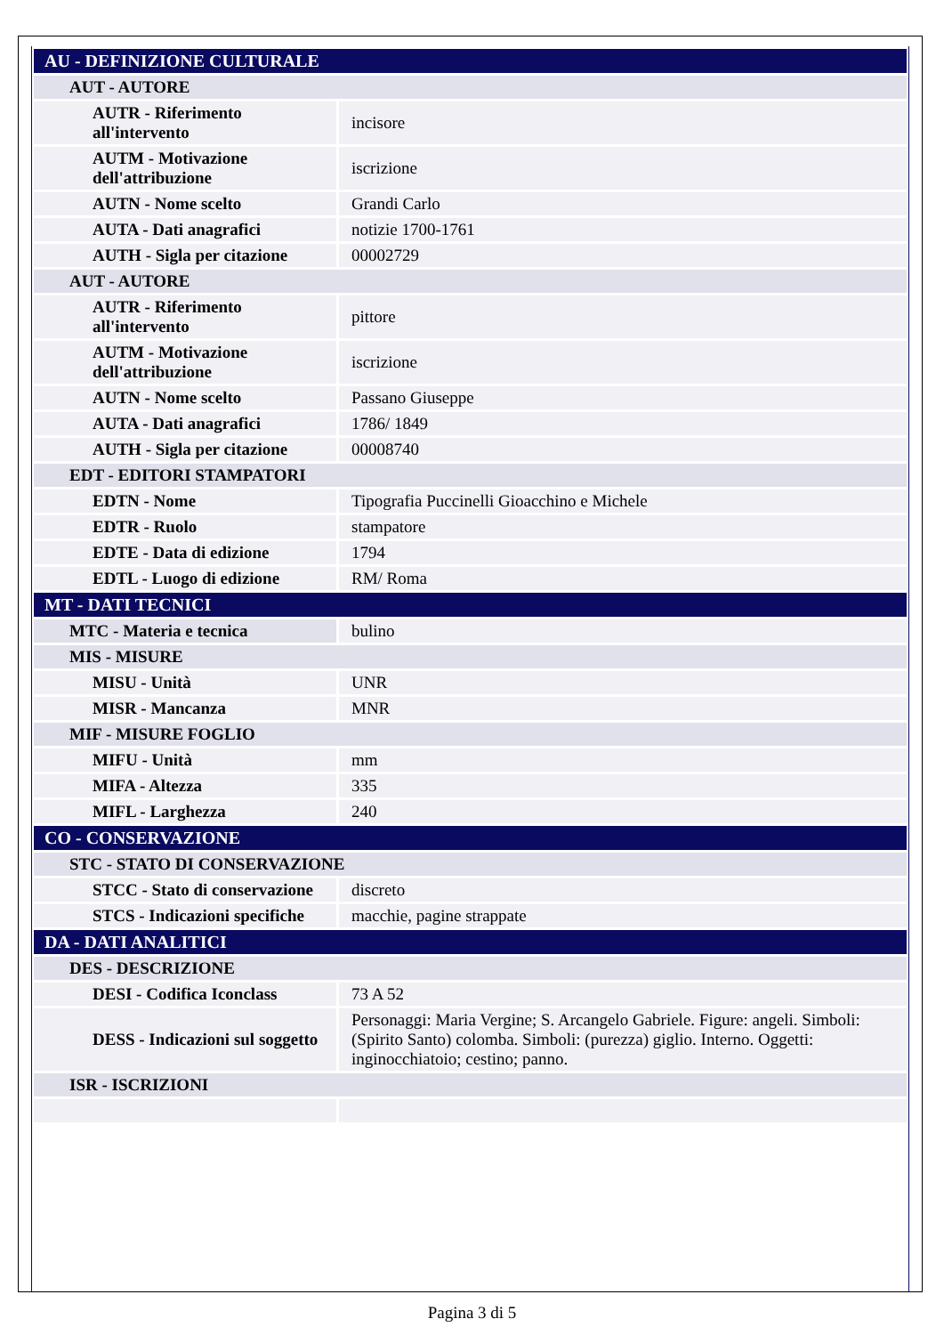| AU - DEFINIZIONE CULTURALE | |
| AUT - AUTORE | |
| AUTR - Riferimento all'intervento | incisore |
| AUTM - Motivazione dell'attribuzione | iscrizione |
| AUTN - Nome scelto | Grandi Carlo |
| AUTA - Dati anagrafici | notizie 1700-1761 |
| AUTH - Sigla per citazione | 00002729 |
| AUT - AUTORE | |
| AUTR - Riferimento all'intervento | pittore |
| AUTM - Motivazione dell'attribuzione | iscrizione |
| AUTN - Nome scelto | Passano Giuseppe |
| AUTA - Dati anagrafici | 1786/ 1849 |
| AUTH - Sigla per citazione | 00008740 |
| EDT - EDITORI STAMPATORI | |
| EDTN - Nome | Tipografia Puccinelli Gioacchino e Michele |
| EDTR - Ruolo | stampatore |
| EDTE - Data di edizione | 1794 |
| EDTL - Luogo di edizione | RM/ Roma |
| MT - DATI TECNICI | |
| MTC - Materia e tecnica | bulino |
| MIS - MISURE | |
| MISU - Unità | UNR |
| MISR - Mancanza | MNR |
| MIF - MISURE FOGLIO | |
| MIFU - Unità | mm |
| MIFA - Altezza | 335 |
| MIFL - Larghezza | 240 |
| CO - CONSERVAZIONE | |
| STC - STATO DI CONSERVAZIONE | |
| STCC - Stato di conservazione | discreto |
| STCS - Indicazioni specifiche | macchie, pagine strappate |
| DA - DATI ANALITICI | |
| DES - DESCRIZIONE | |
| DESI - Codifica Iconclass | 73 A 52 |
| DESS - Indicazioni sul soggetto | Personaggi: Maria Vergine; S. Arcangelo Gabriele. Figure: angeli. Simboli: (Spirito Santo) colomba. Simboli: (purezza) giglio. Interno. Oggetti: inginocchiatoio; cestino; panno. |
| ISR - ISCRIZIONI | |
Pagina 3 di 5